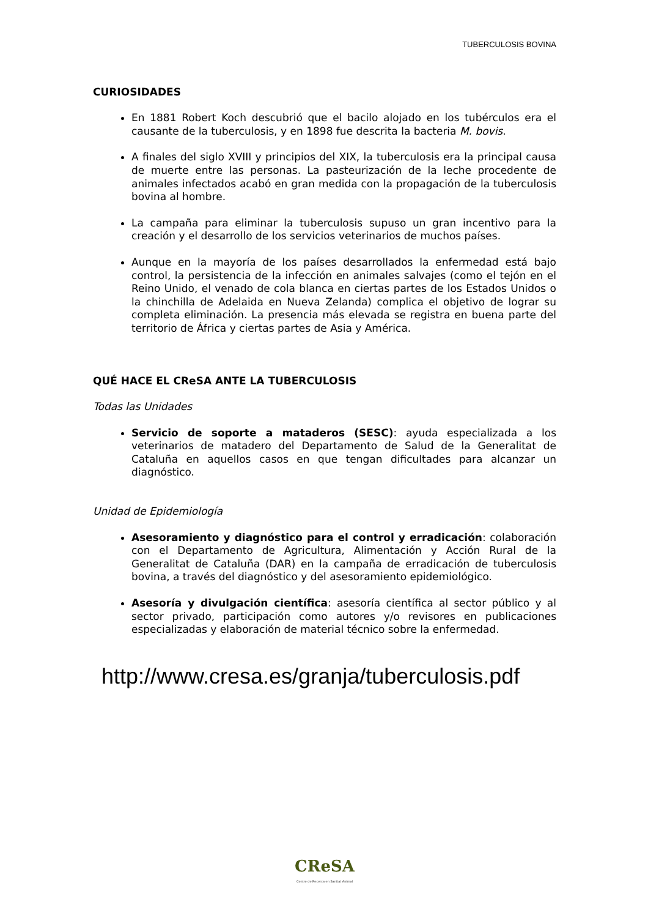TUBERCULOSIS BOVINA
CURIOSIDADES
En 1881 Robert Koch descubrió que el bacilo alojado en los tubérculos era el causante de la tuberculosis, y en 1898 fue descrita la bacteria M. bovis.
A finales del siglo XVIII y principios del XIX, la tuberculosis era la principal causa de muerte entre las personas. La pasteurización de la leche procedente de animales infectados acabó en gran medida con la propagación de la tuberculosis bovina al hombre.
La campaña para eliminar la tuberculosis supuso un gran incentivo para la creación y el desarrollo de los servicios veterinarios de muchos países.
Aunque en la mayoría de los países desarrollados la enfermedad está bajo control, la persistencia de la infección en animales salvajes (como el tejón en el Reino Unido, el venado de cola blanca en ciertas partes de los Estados Unidos o la chinchilla de Adelaida en Nueva Zelanda) complica el objetivo de lograr su completa eliminación. La presencia más elevada se registra en buena parte del territorio de África y ciertas partes de Asia y América.
QUÉ HACE EL CReSA ANTE LA TUBERCULOSIS
Todas las Unidades
Servicio de soporte a mataderos (SESC): ayuda especializada a los veterinarios de matadero del Departamento de Salud de la Generalitat de Cataluña en aquellos casos en que tengan dificultades para alcanzar un diagnóstico.
Unidad de Epidemiología
Asesoramiento y diagnóstico para el control y erradicación: colaboración con el Departamento de Agricultura, Alimentación y Acción Rural de la Generalitat de Cataluña (DAR) en la campaña de erradicación de tuberculosis bovina, a través del diagnóstico y del asesoramiento epidemiológico.
Asesoría y divulgación científica: asesoría científica al sector público y al sector privado, participación como autores y/o revisores en publicaciones especializadas y elaboración de material técnico sobre la enfermedad.
http://www.cresa.es/granja/tuberculosis.pdf
CReSA
Centre de Recerca en Sanitat Animal